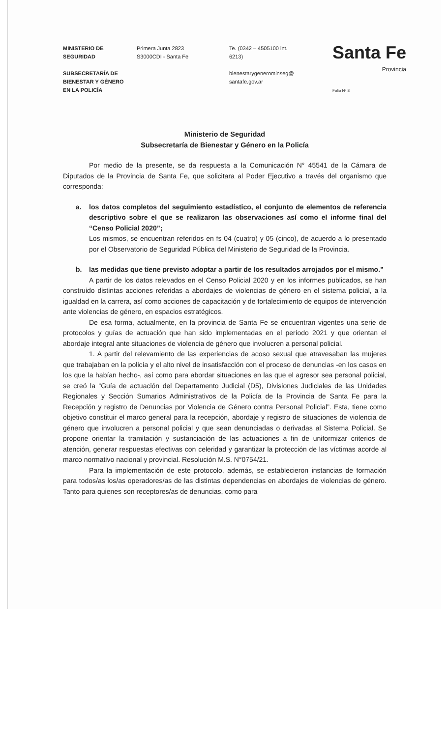MINISTERIO DE
SEGURIDAD
SUBSECRETARÍA DE
BIENESTAR Y GÉNERO
EN LA POLICÍA
Primera Junta 2823
S3000CDI - Santa Fe
Te. (0342 – 4505100 int.
6213)
bienestarygenerominseg@
santafe.gov.ar
Santa Fe
Provincia
Folio Nº 8
Ministerio de Seguridad
Subsecretaría de Bienestar y Género en la Policía
Por medio de la presente, se da respuesta a la Comunicación N° 45541 de la Cámara de Diputados de la Provincia de Santa Fe, que solicitara al Poder Ejecutivo a través del organismo que corresponda:
a. los datos completos del seguimiento estadístico, el conjunto de elementos de referencia descriptivo sobre el que se realizaron las observaciones así como el informe final del “Censo Policial 2020”;
Los mismos, se encuentran referidos en fs 04 (cuatro) y 05 (cinco), de acuerdo a lo presentado por el Observatorio de Seguridad Pública del Ministerio de Seguridad de la Provincia.
b. las medidas que tiene previsto adoptar a partir de los resultados arrojados por el mismo.”
A partir de los datos relevados en el Censo Policial 2020 y en los informes publicados, se han construido distintas acciones referidas a abordajes de violencias de género en el sistema policial, a la igualdad en la carrera, así como acciones de capacitación y de fortalecimiento de equipos de intervención ante violencias de género, en espacios estratégicos.
De esa forma, actualmente, en la provincia de Santa Fe se encuentran vigentes una serie de protocolos y guías de actuación que han sido implementadas en el período 2021 y que orientan el abordaje integral ante situaciones de violencia de género que involucren a personal policial.
1. A partir del relevamiento de las experiencias de acoso sexual que atravesaban las mujeres que trabajaban en la policía y el alto nivel de insatisfacción con el proceso de denuncias -en los casos en los que la habían hecho-, así como para abordar situaciones en las que el agresor sea personal policial, se creó la “Guía de actuación del Departamento Judicial (D5), Divisiones Judiciales de las Unidades Regionales y Sección Sumarios Administrativos de la Policía de la Provincia de Santa Fe para la Recepción y registro de Denuncias por Violencia de Género contra Personal Policial”. Esta, tiene como objetivo constituir el marco general para la recepción, abordaje y registro de situaciones de violencia de género que involucren a personal policial y que sean denunciadas o derivadas al Sistema Policial. Se propone orientar la tramitación y sustanciación de las actuaciones a fin de uniformizar criterios de atención, generar respuestas efectivas con celeridad y garantizar la protección de las víctimas acorde al marco normativo nacional y provincial. Resolución M.S. N°0754/21.
Para la implementación de este protocolo, además, se establecieron instancias de formación para todos/as los/as operadores/as de las distintas dependencias en abordajes de violencias de género. Tanto para quienes son receptores/as de denuncias, como para